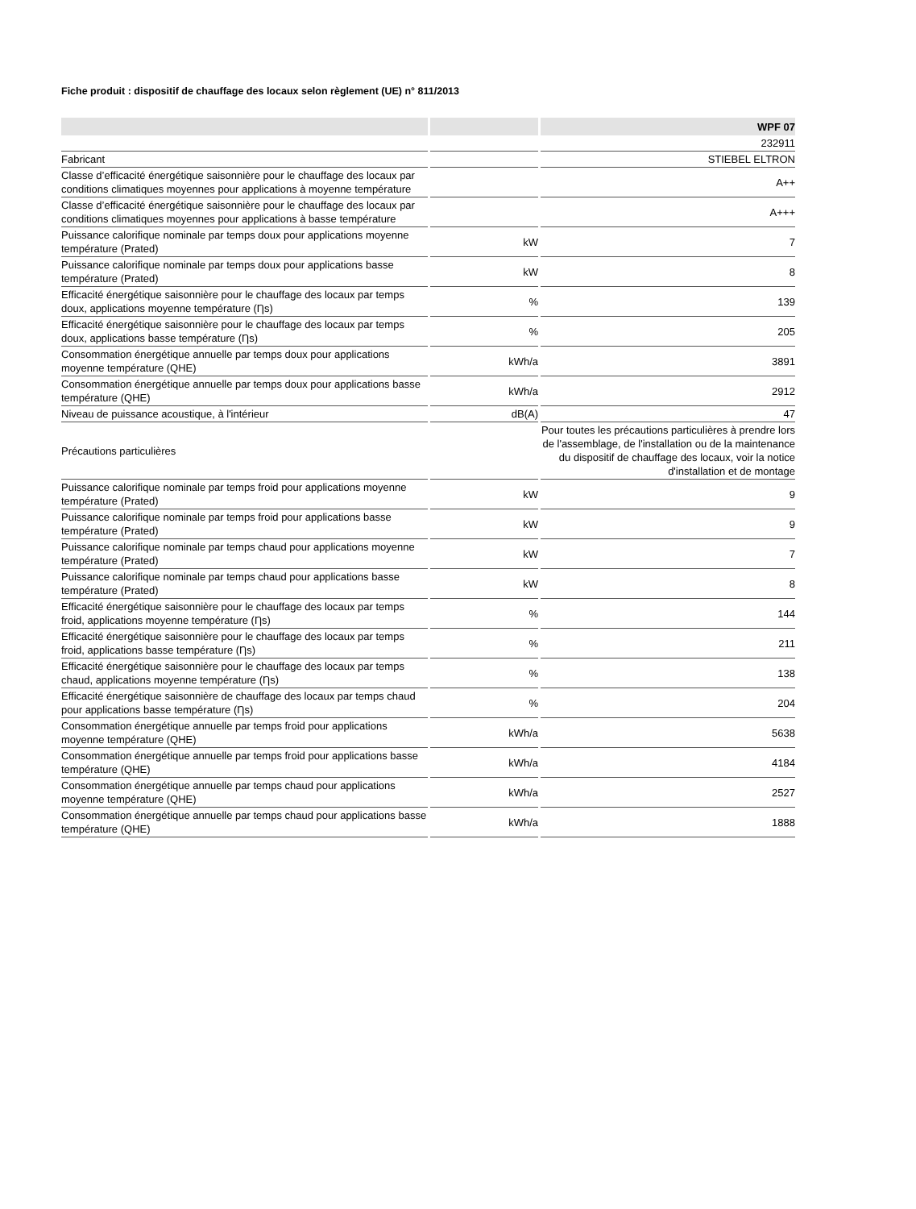Fiche produit : dispositif de chauffage des locaux selon règlement (UE) n° 811/2013
| | | WPF 07 |
| --- | --- | --- |
| | | 232911 |
| Fabricant | | STIEBEL ELTRON |
| Classe d’efficacité énergétique saisonnière pour le chauffage des locaux par conditions climatiques moyennes pour applications à moyenne température | | A++ |
| Classe d’efficacité énergétique saisonnière pour le chauffage des locaux par conditions climatiques moyennes pour applications à basse température | | A+++ |
| Puissance calorifique nominale par temps doux pour applications moyenne température (Prated) | kW | 7 |
| Puissance calorifique nominale par temps doux pour applications basse température (Prated) | kW | 8 |
| Efficacité énergétique saisonnière pour le chauffage des locaux par temps doux, applications moyenne température (Ƞs) | % | 139 |
| Efficacité énergétique saisonnière pour le chauffage des locaux par temps doux, applications basse température (Ƞs) | % | 205 |
| Consommation énergétique annuelle par temps doux pour applications moyenne température (QHE) | kWh/a | 3891 |
| Consommation énergétique annuelle par temps doux pour applications basse température (QHE) | kWh/a | 2912 |
| Niveau de puissance acoustique, à l'intérieur | dB(A) | 47 |
| Précautions particulières | | Pour toutes les précautions particulières à prendre lors de l'assemblage, de l'installation ou de la maintenance du dispositif de chauffage des locaux, voir la notice d'installation et de montage |
| Puissance calorifique nominale par temps froid pour applications moyenne température (Prated) | kW | 9 |
| Puissance calorifique nominale par temps froid pour applications basse température (Prated) | kW | 9 |
| Puissance calorifique nominale par temps chaud pour applications moyenne température (Prated) | kW | 7 |
| Puissance calorifique nominale par temps chaud pour applications basse température (Prated) | kW | 8 |
| Efficacité énergétique saisonnière pour le chauffage des locaux par temps froid, applications moyenne température (Ƞs) | % | 144 |
| Efficacité énergétique saisonnière pour le chauffage des locaux par temps froid, applications basse température (Ƞs) | % | 211 |
| Efficacité énergétique saisonnière pour le chauffage des locaux par temps chaud, applications moyenne température (Ƞs) | % | 138 |
| Efficacité énergétique saisonnière de chauffage des locaux par temps chaud pour applications basse température (Ƞs) | % | 204 |
| Consommation énergétique annuelle par temps froid pour applications moyenne température (QHE) | kWh/a | 5638 |
| Consommation énergétique annuelle par temps froid pour applications basse température (QHE) | kWh/a | 4184 |
| Consommation énergétique annuelle par temps chaud pour applications moyenne température (QHE) | kWh/a | 2527 |
| Consommation énergétique annuelle par temps chaud pour applications basse température (QHE) | kWh/a | 1888 |